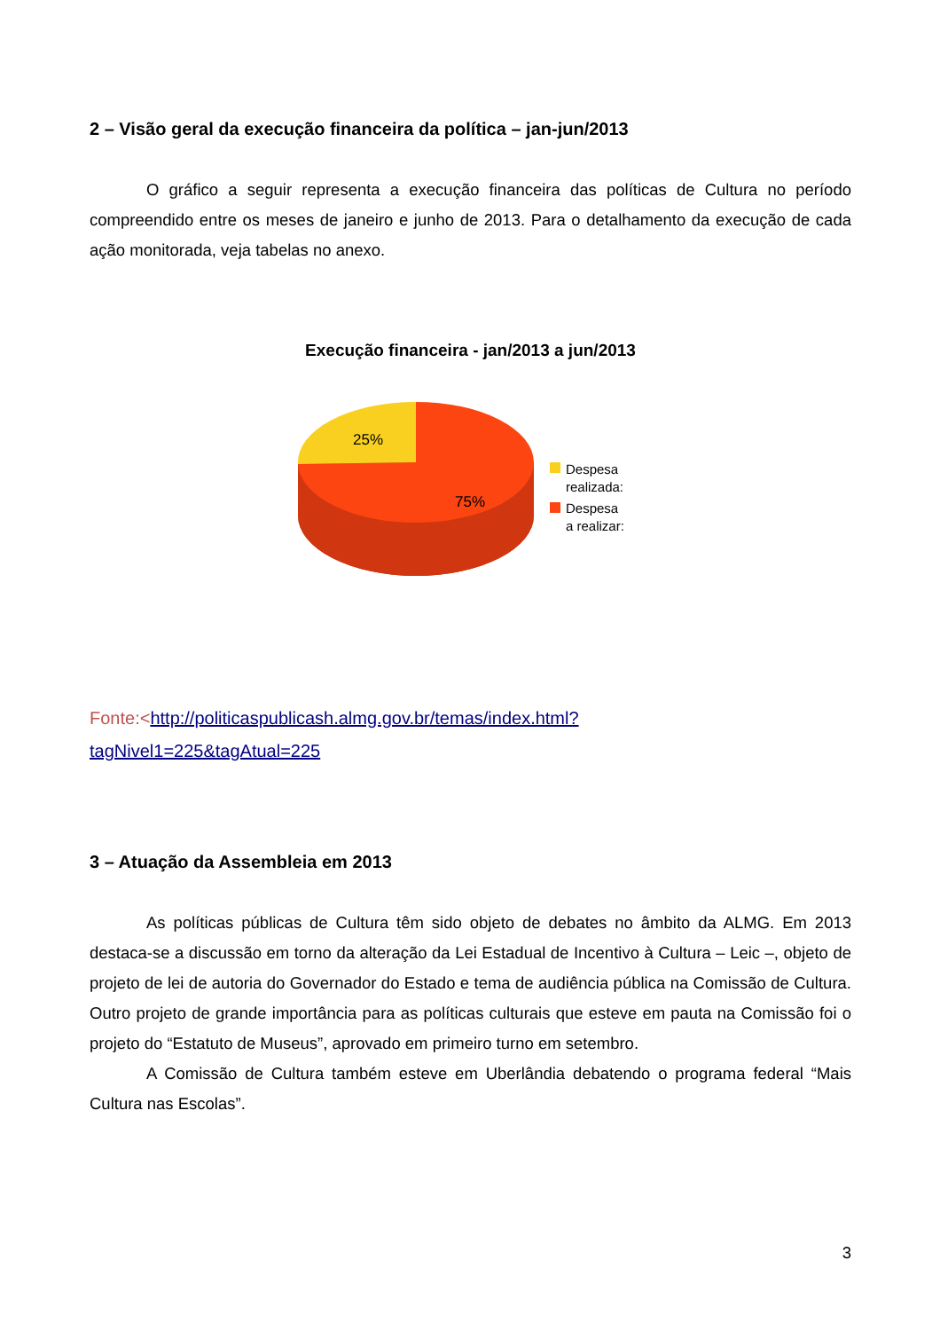2 – Visão geral da execução financeira da política – jan-jun/2013
O gráfico a seguir representa a execução financeira das políticas de Cultura no período compreendido entre os meses de janeiro e junho de 2013. Para o detalhamento da execução de cada ação monitorada, veja tabelas no anexo.
Execução financeira - jan/2013 a jun/2013
25%
75%
Despesa
realizada:
Despesa
a realizar:
Fonte:<http://politicaspublicash.almg.gov.br/temas/index.html?
tagNivel1=225&tagAtual=225
3 – Atuação da Assembleia em 2013
As políticas públicas de Cultura têm sido objeto de debates no âmbito da ALMG. Em 2013 destaca-se a discussão em torno da alteração da Lei Estadual de Incentivo à Cultura – Leic –, objeto de projeto de lei de autoria do Governador do Estado e tema de audiência pública na Comissão de Cultura. Outro projeto de grande importância para as políticas culturais que esteve em pauta na Comissão foi o projeto do “Estatuto de Museus”, aprovado em primeiro turno em setembro.
A Comissão de Cultura também esteve em Uberlândia debatendo o programa federal “Mais Cultura nas Escolas”.
3